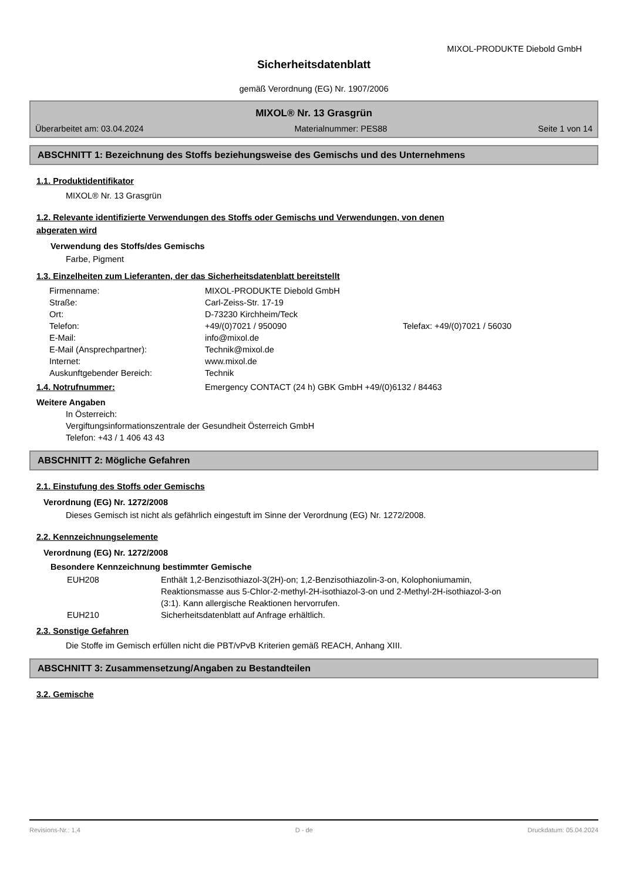MIXOL-PRODUKTE Diebold GmbH
Sicherheitsdatenblatt
gemäß Verordnung (EG) Nr. 1907/2006
MIXOL® Nr. 13 Grasgrün
Überarbeitet am: 03.04.2024 Materialnummer: PES88 Seite 1 von 14
ABSCHNITT 1: Bezeichnung des Stoffs beziehungsweise des Gemischs und des Unternehmens
1.1. Produktidentifikator
MIXOL® Nr. 13 Grasgrün
1.2. Relevante identifizierte Verwendungen des Stoffs oder Gemischs und Verwendungen, von denen
abgeraten wird
Verwendung des Stoffs/des Gemischs
Farbe, Pigment
1.3. Einzelheiten zum Lieferanten, der das Sicherheitsdatenblatt bereitstellt
| Firmenname: | MIXOL-PRODUKTE Diebold GmbH | |
| Straße: | Carl-Zeiss-Str. 17-19 | |
| Ort: | D-73230 Kirchheim/Teck | |
| Telefon: | +49/(0)7021 / 950090 | Telefax: +49/(0)7021 / 56030 |
| E-Mail: | info@mixol.de | |
| E-Mail (Ansprechpartner): | Technik@mixol.de | |
| Internet: | www.mixol.de | |
| Auskunftgebender Bereich: | Technik | |
1.4. Notrufnummer: Emergency CONTACT (24 h) GBK GmbH +49/(0)6132 / 84463
Weitere Angaben
In Österreich:
Vergiftungsinformationszentrale der Gesundheit Österreich GmbH
Telefon: +43 / 1 406 43 43
ABSCHNITT 2: Mögliche Gefahren
2.1. Einstufung des Stoffs oder Gemischs
Verordnung (EG) Nr. 1272/2008
Dieses Gemisch ist nicht als gefährlich eingestuft im Sinne der Verordnung (EG) Nr. 1272/2008.
2.2. Kennzeichnungselemente
Verordnung (EG) Nr. 1272/2008
Besondere Kennzeichnung bestimmter Gemische
| EUH208 | Enthält 1,2-Benzisothiazol-3(2H)-on; 1,2-Benzisothiazolin-3-on, Kolophoniumamin, Reaktionsmasse aus 5-Chlor-2-methyl-2H-isothiazol-3-on und 2-Methyl-2H-isothiazol-3-on (3:1). Kann allergische Reaktionen hervorrufen. |
| EUH210 | Sicherheitsdatenblatt auf Anfrage erhältlich. |
2.3. Sonstige Gefahren
Die Stoffe im Gemisch erfüllen nicht die PBT/vPvB Kriterien gemäß REACH, Anhang XIII.
ABSCHNITT 3: Zusammensetzung/Angaben zu Bestandteilen
3.2. Gemische
Revisions-Nr.: 1,4 D - de Druckdatum: 05.04.2024